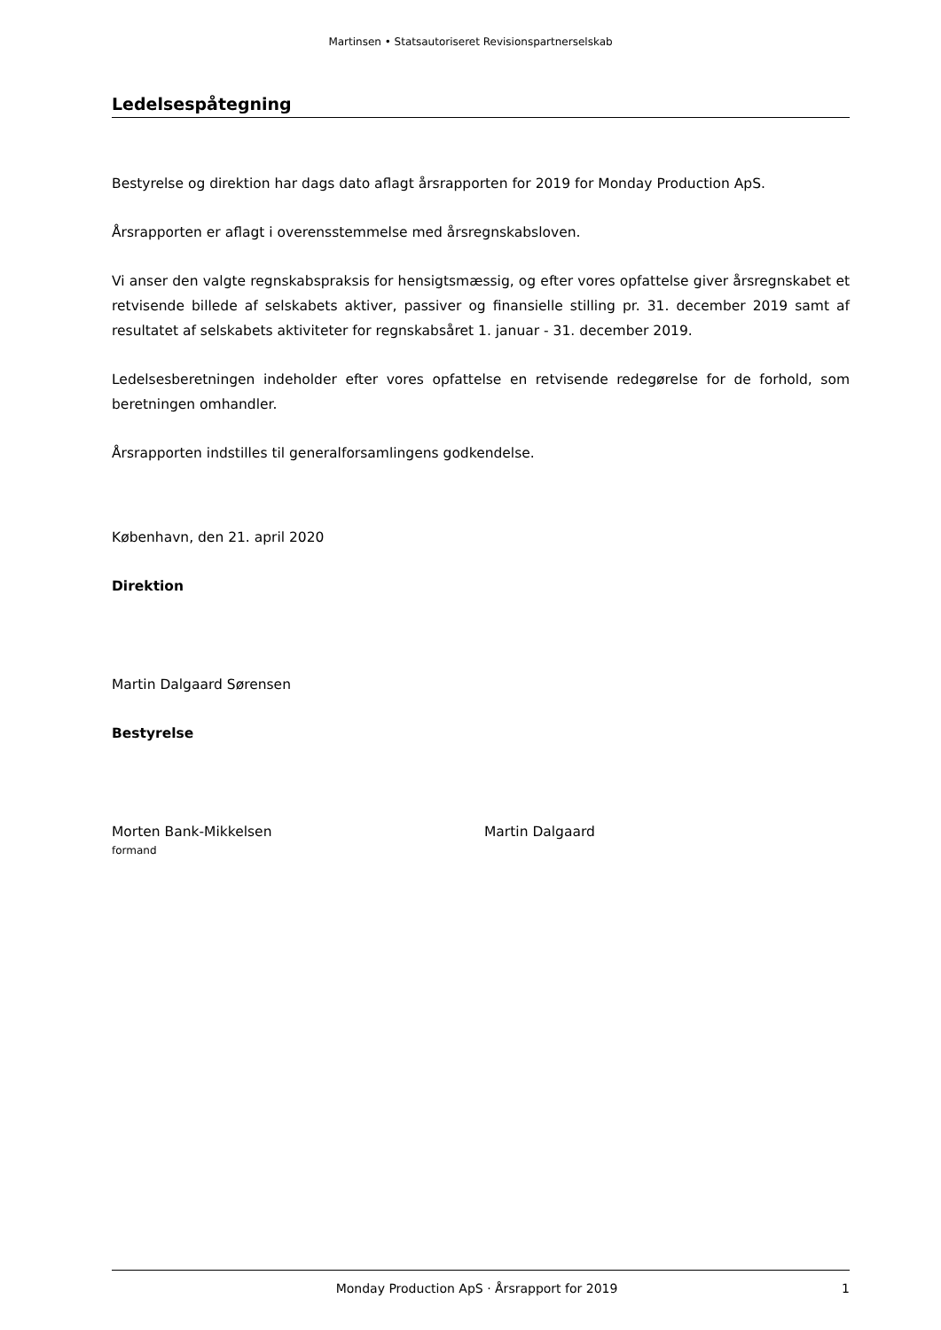Martinsen • Statsautoriseret Revisionspartnerselskab
Ledelsespåtegning
Bestyrelse og direktion har dags dato aflagt årsrapporten for 2019 for Monday Production ApS.
Årsrapporten er aflagt i overensstemmelse med årsregnskabsloven.
Vi anser den valgte regnskabspraksis for hensigtsmæssig, og efter vores opfattelse giver årsregnskabet et retvisende billede af selskabets aktiver, passiver og finansielle stilling pr. 31. december 2019 samt af resultatet af selskabets aktiviteter for regnskabsåret 1. januar - 31. december 2019.
Ledelsesberetningen indeholder efter vores opfattelse en retvisende redegørelse for de forhold, som beretningen omhandler.
Årsrapporten indstilles til generalforsamlingens godkendelse.
København, den 21. april 2020
Direktion
Martin Dalgaard Sørensen
Bestyrelse
Morten Bank-Mikkelsen
formand
Martin Dalgaard
Monday Production ApS · Årsrapport for 2019 1